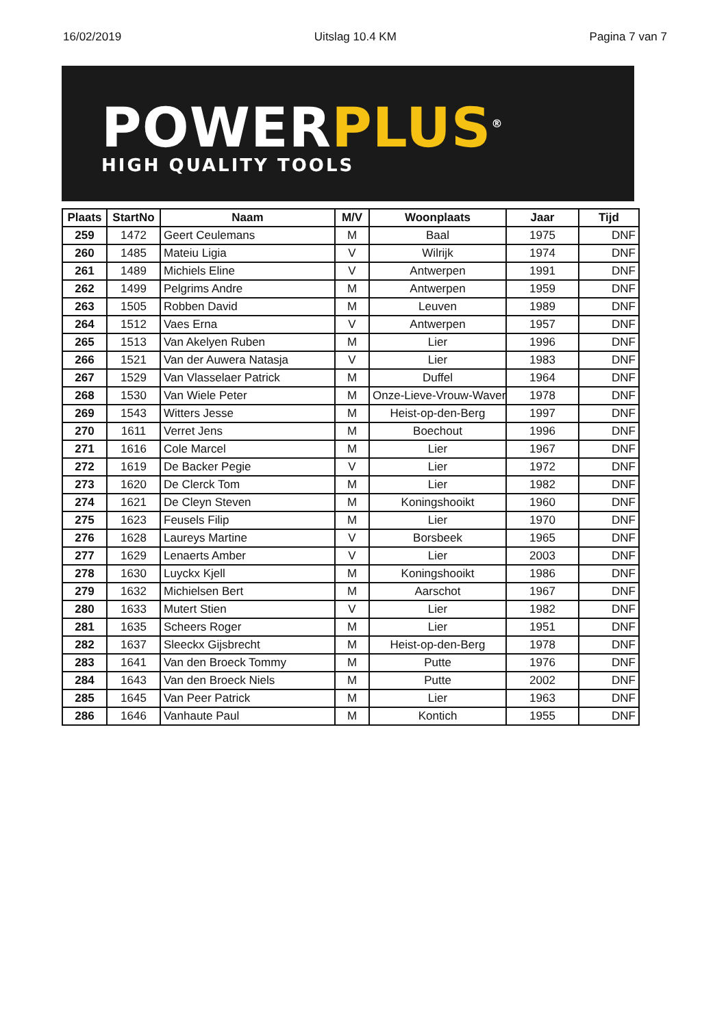16/02/2019 Uitslag 10.4 KM Pagina 7 van 7
POWERPLUS<sup>®</sup>
HIGH QUALITY TOOLS
| Plaats | StartNo | Naam | M/V | Woonplaats | Jaar | Tijd |
| --- | --- | --- | --- | --- | --- | --- |
| 259 | 1472 | Geert Ceulemans | M | Baal | 1975 | DNF |
| 260 | 1485 | Mateiu Ligia | V | Wilrijk | 1974 | DNF |
| 261 | 1489 | Michiels Eline | V | Antwerpen | 1991 | DNF |
| 262 | 1499 | Pelgrims Andre | M | Antwerpen | 1959 | DNF |
| 263 | 1505 | Robben David | M | Leuven | 1989 | DNF |
| 264 | 1512 | Vaes Erna | V | Antwerpen | 1957 | DNF |
| 265 | 1513 | Van Akelyen Ruben | M | Lier | 1996 | DNF |
| 266 | 1521 | Van der Auwera Natasja | V | Lier | 1983 | DNF |
| 267 | 1529 | Van Vlasselaer Patrick | M | Duffel | 1964 | DNF |
| 268 | 1530 | Van Wiele Peter | M | Onze-Lieve-Vrouw-Waver | 1978 | DNF |
| 269 | 1543 | Witters Jesse | M | Heist-op-den-Berg | 1997 | DNF |
| 270 | 1611 | Verret Jens | M | Boechout | 1996 | DNF |
| 271 | 1616 | Cole Marcel | M | Lier | 1967 | DNF |
| 272 | 1619 | De Backer Pegie | V | Lier | 1972 | DNF |
| 273 | 1620 | De Clerck Tom | M | Lier | 1982 | DNF |
| 274 | 1621 | De Cleyn Steven | M | Koningshooikt | 1960 | DNF |
| 275 | 1623 | Feusels Filip | M | Lier | 1970 | DNF |
| 276 | 1628 | Laureys Martine | V | Borsbeek | 1965 | DNF |
| 277 | 1629 | Lenaerts Amber | V | Lier | 2003 | DNF |
| 278 | 1630 | Luyckx Kjell | M | Koningshooikt | 1986 | DNF |
| 279 | 1632 | Michielsen Bert | M | Aarschot | 1967 | DNF |
| 280 | 1633 | Mutert Stien | V | Lier | 1982 | DNF |
| 281 | 1635 | Scheers Roger | M | Lier | 1951 | DNF |
| 282 | 1637 | Sleeckx Gijsbrecht | M | Heist-op-den-Berg | 1978 | DNF |
| 283 | 1641 | Van den Broeck Tommy | M | Putte | 1976 | DNF |
| 284 | 1643 | Van den Broeck Niels | M | Putte | 2002 | DNF |
| 285 | 1645 | Van Peer Patrick | M | Lier | 1963 | DNF |
| 286 | 1646 | Vanhaute Paul | M | Kontich | 1955 | DNF |